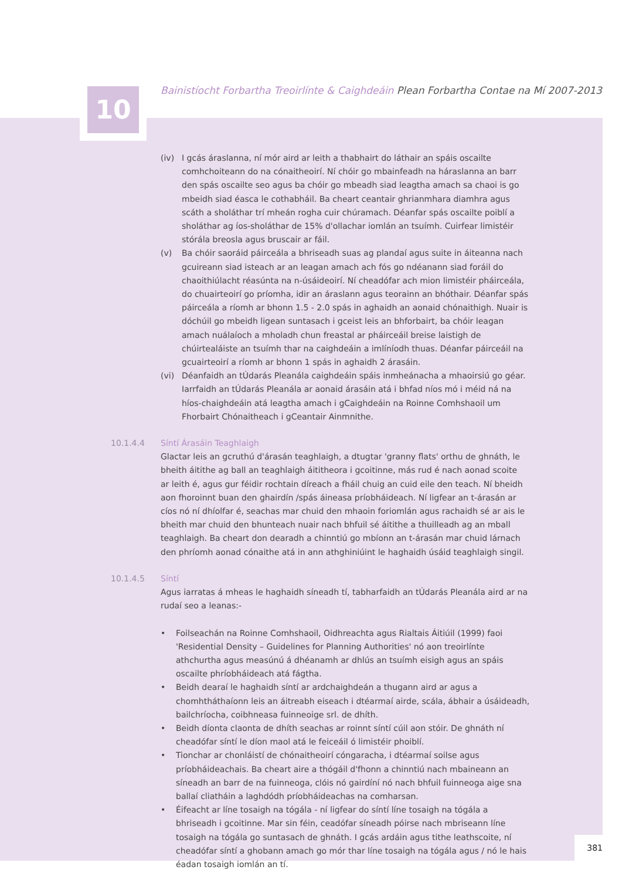10 Bainistíocht Forbartha Treoirlínte & Caighdeáin Plean Forbartha Contae na Mí 2007-2013
(iv) I gcás áraslanna, ní mór aird ar leith a thabhairt do láthair an spáis oscailte comhchoiteann do na cónaitheoirí. Ní chóir go mbainfeadh na háraslanna an barr den spás oscailte seo agus ba chóir go mbeadh siad leagtha amach sa chaoi is go mbeidh siad éasca le cothabháil. Ba cheart ceantair ghrianmhara diamhra agus scáth a sholáthar trí mheán rogha cuir chúramach. Déanfar spás oscailte poiblí a sholáthar ag íos-sholáthar de 15% d'ollachar iomlán an tsuímh. Cuirfear limistéir stórála breosla agus bruscair ar fáil.
(v) Ba chóir saoráid páirceála a bhriseadh suas ag plandaí agus suite in áiteanna nach gcuireann siad isteach ar an leagan amach ach fós go ndéanann siad foráil do chaoithiúlacht réasúnta na n-úsáideoirí. Ní cheadófar ach mion limistéir pháirceála, do chuairteoirí go príomha, idir an áraslann agus teorainn an bhóthair. Déanfar spás páirceála a ríomh ar bhonn 1.5 - 2.0 spás in aghaidh an aonaid chónaithigh. Nuair is dóchúil go mbeidh ligean suntasach i gceist leis an bhforbairt, ba chóir leagan amach nuálaíoch a mholadh chun freastal ar pháirceáil breise laistigh de chúirtealáiste an tsuímh thar na caighdeáin a imlíníodh thuas. Déanfar páirceáil na gcuairteoirí a ríomh ar bhonn 1 spás in aghaidh 2 árasáin.
(vi) Déanfaidh an tÚdarás Pleanála caighdeáin spáis inmheánacha a mhaoirsiú go géar. Iarrfaidh an tÚdarás Pleanála ar aonaid árasáin atá i bhfad níos mó i méid ná na híos-chaighdeáin atá leagtha amach i gCaighdeáin na Roinne Comhshaoil um Fhorbairt Chónaitheach i gCeantair Ainmnithe.
10.1.4.4 Síntí Árasáin Teaghlaigh
Glactar leis an gcruthú d'árasán teaghlaigh, a dtugtar 'granny flats' orthu de ghnáth, le bheith áitithe ag ball an teaghlaigh áititheora i gcoitinne, más rud é nach aonad scoite ar leith é, agus gur féidir rochtain díreach a fháil chuig an cuid eile den teach. Ní bheidh aon fhoroinnt buan den ghairdín /spás áineasa príobháideach. Ní ligfear an t-árasán ar cíos nó ní dhíolfar é, seachas mar chuid den mhaoin foriomlán agus rachaidh sé ar ais le bheith mar chuid den bhunteach nuair nach bhfuil sé áitithe a thuilleadh ag an mball teaghlaigh. Ba cheart don dearadh a chinntiú go mbíonn an t-árasán mar chuid lárnach den phríomh aonad cónaithe atá in ann athghiniúint le haghaidh úsáid teaghlaigh singil.
10.1.4.5 Síntí
Agus iarratas á mheas le haghaidh síneadh tí, tabharfaidh an tÚdarás Pleanála aird ar na rudaí seo a leanas:-
• Foilseachán na Roinne Comhshaoil, Oidhreachta agus Rialtais Áitiúil (1999) faoi 'Residential Density – Guidelines for Planning Authorities' nó aon treoirlínte athchurtha agus measúnú á dhéanamh ar dhlús an tsuímh eisigh agus an spáis oscailte phríobháideach atá fágtha.
• Beidh dearaí le haghaidh síntí ar ardchaighdeán a thugann aird ar agus a chomhtháthaíonn leis an áitreabh eiseach i dtéarmaí airde, scála, ábhair a úsáideadh, bailchríocha, coibhneasa fuinneoige srl. de dhíth.
• Beidh díonta claonta de dhíth seachas ar roinnt síntí cúil aon stóir. De ghnáth ní cheadófar síntí le díon maol atá le feiceáil ó limistéir phoiblí.
• Tionchar ar chonláistí de chónaitheoirí cóngaracha, i dtéarmaí soilse agus príobháideachais. Ba cheart aire a thógáil d'fhonn a chinntiú nach mbaineann an síneadh an barr de na fuinneoga, clóis nó gairdíní nó nach bhfuil fuinneoga aige sna ballaí cliatháin a laghdódh príobháideachas na comharsan.
• Éifeacht ar líne tosaigh na tógála - ní ligfear do síntí líne tosaigh na tógála a bhriseadh i gcoitinne. Mar sin féin, ceadófar síneadh póirse nach mbriseann líne tosaigh na tógála go suntasach de ghnáth. I gcás ardáin agus tithe leathscoite, ní cheadófar síntí a ghobann amach go mór thar líne tosaigh na tógála agus / nó le hais éadan tosaigh iomlán an tí.
381